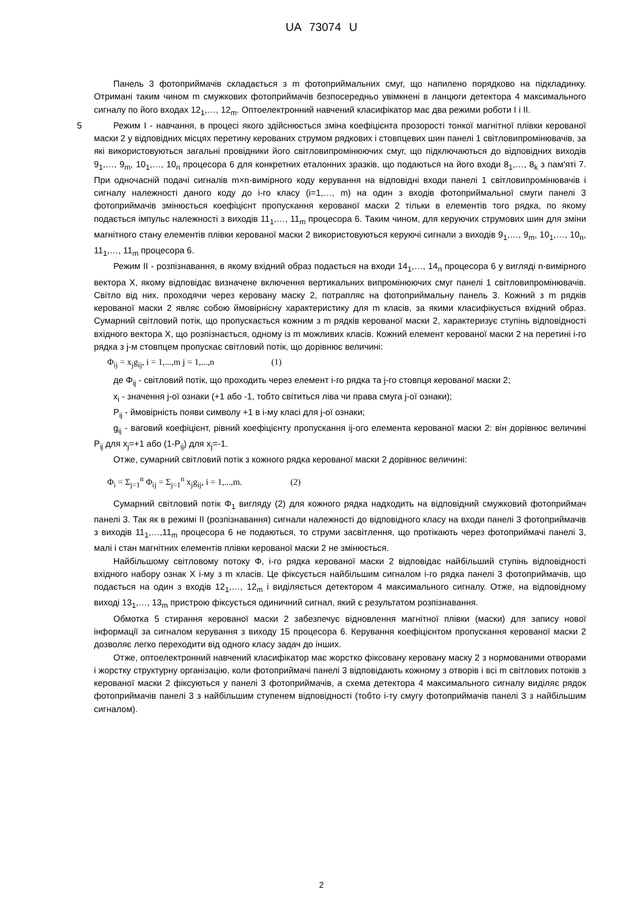UA 73074 U
Панель 3 фотоприймачів складається з m фотоприймальних смуг, що напилено порядково на підкладинку. Отримані таким чином m смужкових фотоприймачів безпосередньо увімкнені в ланцюги детектора 4 максимального сигналу по його входах 12<sub>1</sub>,…, 12<sub>m</sub>. Оптоелектронний навчений класифікатор має два режими роботи I і II.
5 Режим I - навчання, в процесі якого здійснюється зміна коефіцієнта прозорості тонкої магнітної плівки керованої маски 2 у відповідних місцях перетину керованих струмом рядкових і стовпцевих шин панелі 1 світловипромінювачів, за які використовуються загальні провідники його світловипромінюючих смуг, що підключаються до відповідних виходів 9<sub>1</sub>,…, 9<sub>m</sub>, 10<sub>1</sub>,…, 10<sub>n</sub> процесора 6 для конкретних еталонних зразків, що подаються на його входи 8<sub>1</sub>,…, 8<sub>k</sub> з пам'яті 7. При одночасній подачі сигналів m×n-вимірного коду керування на відповідні входи панелі 1 світловипромінювачів і сигналу належності даного коду до і-го класу (i=1,…, m) на один з входів фотоприймальної смуги панелі 3 фотоприймачів змінюється коефіцієнт пропускання керованої маски 2 тільки в елементів того рядка, по якому подається імпульс належності з виходів 11<sub>1</sub>,…, 11<sub>m</sub> процесора 6. Таким чином, для керуючих струмових шин для зміни магнітного стану елементів плівки керованої маски 2 використовуються керуючі сигнали з виходів 9<sub>1</sub>,…, 9<sub>m</sub>, 10<sub>1</sub>,…, 10<sub>n</sub>, 11<sub>1</sub>,…, 11<sub>m</sub> процесора 6.
Режим II - розпізнавання, в якому вхідний образ подається на входи 14<sub>1</sub>,…, 14<sub>n</sub> процесора 6 у вигляді n-вимірного вектора X, якому відповідає визначене включення вертикальних випромінюючих смуг панелі 1 світловипромінювачів. Світло від них, проходячи через керовану маску 2, потрапляє на фотоприймальну панель 3. Кожний з m рядків керованої маски 2 являє собою ймовірнісну характеристику для m класів, за якими класифікується вхідний образ. Сумарний світловий потік, що пропускається кожним з m рядків керованої маски 2, характеризує ступінь відповідності вхідного вектора X, що розпізнається, одному із m можливих класів. Кожний елемент керованої маски 2 на перетині і-го рядка з j-м стовпцем пропускає світловий потік, що дорівнює величині:
Φ<sub>ij</sub> = x<sub>j</sub>g<sub>ij</sub>, i = 1,...,m j = 1,...,n (1)
де Φ<sub>ij</sub> - світловий потік, що проходить через елемент і-го рядка та j-го стовпця керованої маски 2;
x<sub>i</sub> - значення j-ої ознаки (+1 або -1, тобто світиться ліва чи права смуга j-ої ознаки);
P<sub>ij</sub> - ймовірність появи символу +1 в і-му класі для j-ої ознаки;
g<sub>ij</sub> - ваговий коефіцієнт, рівний коефіцієнту пропускання ij-ого елемента керованої маски 2: він дорівнює величині P<sub>ij</sub> для x<sub>j</sub>=+1 або (1-P<sub>ij</sub>) для x<sub>j</sub>=-1.
Отже, сумарний світловий потік з кожного рядка керованої маски 2 дорівнює величині:
Φ<sub>i</sub> = Σ<sub>j=1</sub><sup>n</sup> Φ<sub>ij</sub> = Σ<sub>j=1</sub><sup>n</sup> x<sub>j</sub>g<sub>ij</sub>, i = 1,...,m. (2)
Сумарний світловий потік Φ<sub>1</sub> вигляду (2) для кожного рядка надходить на відповідний смужковий фотоприймач панелі 3. Так як в режимі II (розпізнавання) сигнали належності до відповідного класу на входи панелі 3 фотоприймачів з виходів 11<sub>1</sub>,…,11<sub>m</sub> процесора 6 не подаються, то струми засвітлення, що протікають через фотоприймачі панелі 3, малі і стан магнітних елементів плівки керованої маски 2 не змінюється.
Найбільшому світловому потоку Φ, і-го рядка керованої маски 2 відповідає найбільший ступінь відповідності вхідного набору ознак X і-му з m класів. Це фіксується найбільшим сигналом і-го рядка панелі 3 фотоприймачів, що подається на один з входів 12<sub>1</sub>,…, 12<sub>m</sub> і виділяється детектором 4 максимального сигналу. Отже, на відповідному виході 13<sub>1</sub>,…, 13<sub>m</sub> пристрою фіксується одиничний сигнал, який є результатом розпізнавання.
Обмотка 5 стирання керованої маски 2 забезпечує відновлення магнітної плівки (маски) для запису нової інформації за сигналом керування з виходу 15 процесора 6. Керування коефіцієнтом пропускання керованої маски 2 дозволяє легко переходити від одного класу задач до інших.
Отже, оптоелектронний навчений класифікатор має жорстко фіксовану керовану маску 2 з нормованими отворами і жорстку структурну організацію, коли фотоприймачі панелі 3 відповідають кожному з отворів і всі m світлових потоків з керованої маски 2 фіксуються у панелі 3 фотоприймачів, а схема детектора 4 максимального сигналу виділяє рядок фотоприймачів панелі 3 з найбільшим ступенем відповідності (тобто і-ту смугу фотоприймачів панелі 3 з найбільшим сигналом).
2